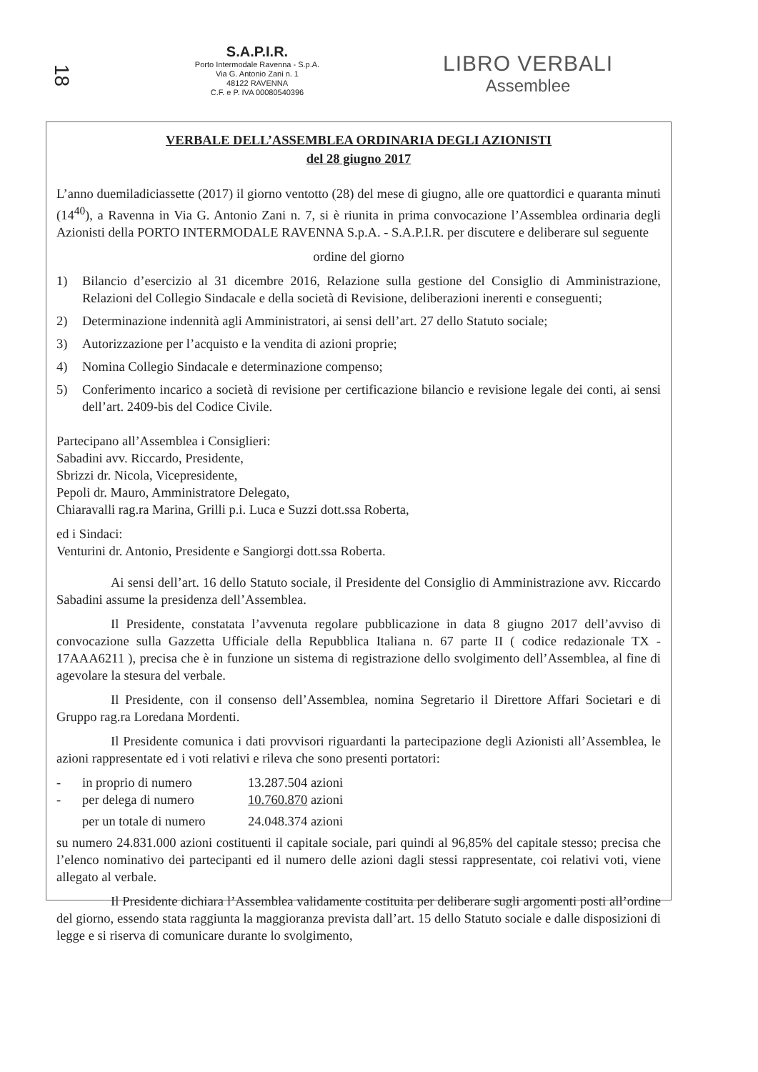18
S.A.P.I.R.
Porto Intermodale Ravenna - S.p.A.
Via G. Antonio Zani n. 1
48122 RAVENNA
C.F. e P. IVA 00080540396
LIBRO VERBALI
Assemblee
VERBALE DELL’ASSEMBLEA ORDINARIA DEGLI AZIONISTI
del 28 giugno 2017
L’anno duemiladiciassette (2017) il giorno ventotto (28) del mese di giugno, alle ore quattordici e quaranta minuti (14<sup>40</sup>), a Ravenna in Via G. Antonio Zani n. 7, si è riunita in prima convocazione l’Assemblea ordinaria degli Azionisti della PORTO INTERMODALE RAVENNA S.p.A. - S.A.P.I.R. per discutere e deliberare sul seguente
ordine del giorno
1) Bilancio d’esercizio al 31 dicembre 2016, Relazione sulla gestione del Consiglio di Amministrazione, Relazioni del Collegio Sindacale e della società di Revisione, deliberazioni inerenti e conseguenti;
2) Determinazione indennità agli Amministratori, ai sensi dell’art. 27 dello Statuto sociale;
3) Autorizzazione per l’acquisto e la vendita di azioni proprie;
4) Nomina Collegio Sindacale e determinazione compenso;
5) Conferimento incarico a società di revisione per certificazione bilancio e revisione legale dei conti, ai sensi dell’art. 2409-bis del Codice Civile.
Partecipano all’Assemblea i Consiglieri:
Sabadini avv. Riccardo, Presidente,
Sbrizzi dr. Nicola, Vicepresidente,
Pepoli dr. Mauro, Amministratore Delegato,
Chiaravalli rag.ra Marina, Grilli p.i. Luca e Suzzi dott.ssa Roberta,
ed i Sindaci:
Venturini dr. Antonio, Presidente e Sangiorgi dott.ssa Roberta.
Ai sensi dell’art. 16 dello Statuto sociale, il Presidente del Consiglio di Amministrazione avv. Riccardo Sabadini assume la presidenza dell’Assemblea.
Il Presidente, constatata l’avvenuta regolare pubblicazione in data 8 giugno 2017 dell’avviso di convocazione sulla Gazzetta Ufficiale della Repubblica Italiana n. 67 parte II ( codice redazionale TX - 17AAA6211 ), precisa che è in funzione un sistema di registrazione dello svolgimento dell’Assemblea, al fine di agevolare la stesura del verbale.
Il Presidente, con il consenso dell’Assemblea, nomina Segretario il Direttore Affari Societari e di Gruppo rag.ra Loredana Mordenti.
Il Presidente comunica i dati provvisori riguardanti la partecipazione degli Azionisti all’Assemblea, le azioni rappresentate ed i voti relativi e rileva che sono presenti portatori:
- in proprio di numero 13.287.504 azioni
- per delega di numero 10.760.870 azioni
per un totale di numero 24.048.374 azioni
su numero 24.831.000 azioni costituenti il capitale sociale, pari quindi al 96,85% del capitale stesso; precisa che l’elenco nominativo dei partecipanti ed il numero delle azioni dagli stessi rappresentate, coi relativi voti, viene allegato al verbale.
Il Presidente dichiara l’Assemblea validamente costituita per deliberare sugli argomenti posti all’ordine del giorno, essendo stata raggiunta la maggioranza prevista dall’art. 15 dello Statuto sociale e dalle disposizioni di legge e si riserva di comunicare durante lo svolgimento,